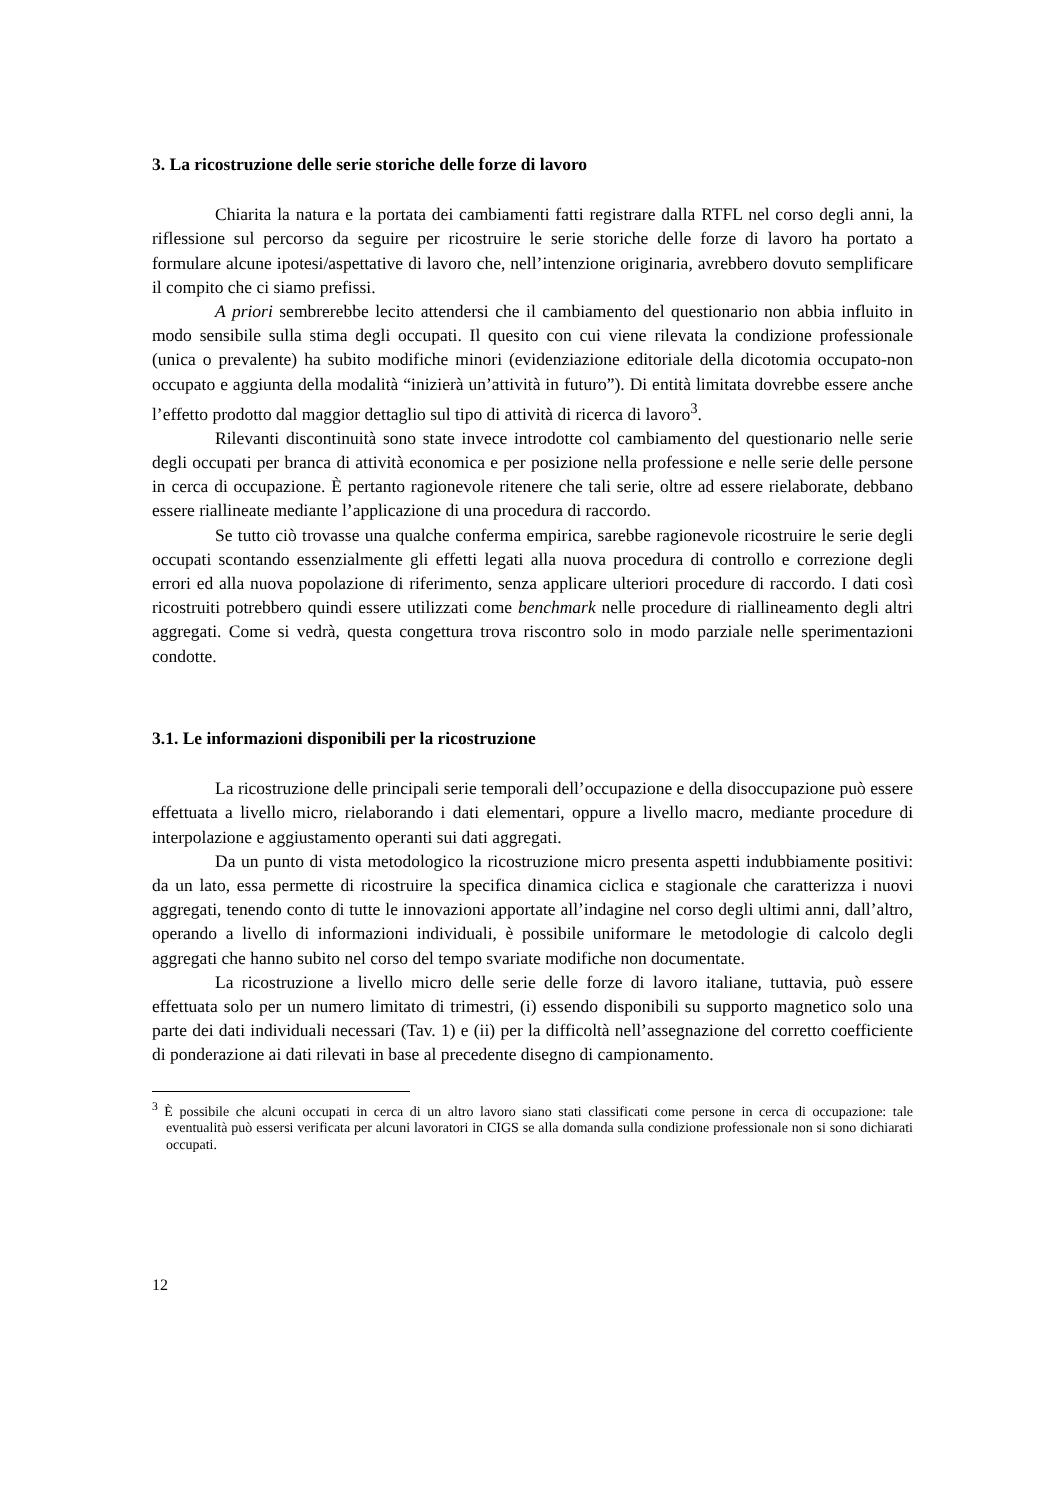3. La ricostruzione delle serie storiche delle forze di lavoro
Chiarita la natura e la portata dei cambiamenti fatti registrare dalla RTFL nel corso degli anni, la riflessione sul percorso da seguire per ricostruire le serie storiche delle forze di lavoro ha portato a formulare alcune ipotesi/aspettative di lavoro che, nell’intenzione originaria, avrebbero dovuto semplificare il compito che ci siamo prefissi.
A priori sembrerebbe lecito attendersi che il cambiamento del questionario non abbia influito in modo sensibile sulla stima degli occupati. Il quesito con cui viene rilevata la condizione professionale (unica o prevalente) ha subito modifiche minori (evidenziazione editoriale della dicotomia occupato-non occupato e aggiunta della modalità “inizierà un’attività in futuro”). Di entità limitata dovrebbe essere anche l’effetto prodotto dal maggior dettaglio sul tipo di attività di ricerca di lavoro<sup>3</sup>.
Rilevanti discontinuità sono state invece introdotte col cambiamento del questionario nelle serie degli occupati per branca di attività economica e per posizione nella professione e nelle serie delle persone in cerca di occupazione. È pertanto ragionevole ritenere che tali serie, oltre ad essere rielaborate, debbano essere riallineate mediante l’applicazione di una procedura di raccordo.
Se tutto ciò trovasse una qualche conferma empirica, sarebbe ragionevole ricostruire le serie degli occupati scontando essenzialmente gli effetti legati alla nuova procedura di controllo e correzione degli errori ed alla nuova popolazione di riferimento, senza applicare ulteriori procedure di raccordo. I dati così ricostruiti potrebbero quindi essere utilizzati come benchmark nelle procedure di riallineamento degli altri aggregati. Come si vedrà, questa congettura trova riscontro solo in modo parziale nelle sperimentazioni condotte.
3.1. Le informazioni disponibili per la ricostruzione
La ricostruzione delle principali serie temporali dell’occupazione e della disoccupazione può essere effettuata a livello micro, rielaborando i dati elementari, oppure a livello macro, mediante procedure di interpolazione e aggiustamento operanti sui dati aggregati.
Da un punto di vista metodologico la ricostruzione micro presenta aspetti indubbiamente positivi: da un lato, essa permette di ricostruire la specifica dinamica ciclica e stagionale che caratterizza i nuovi aggregati, tenendo conto di tutte le innovazioni apportate all’indagine nel corso degli ultimi anni, dall’altro, operando a livello di informazioni individuali, è possibile uniformare le metodologie di calcolo degli aggregati che hanno subito nel corso del tempo svariate modifiche non documentate.
La ricostruzione a livello micro delle serie delle forze di lavoro italiane, tuttavia, può essere effettuata solo per un numero limitato di trimestri, (i) essendo disponibili su supporto magnetico solo una parte dei dati individuali necessari (Tav. 1) e (ii) per la difficoltà nell’assegnazione del corretto coefficiente di ponderazione ai dati rilevati in base al precedente disegno di campionamento.
<sup>3</sup> È possibile che alcuni occupati in cerca di un altro lavoro siano stati classificati come persone in cerca di occupazione: tale eventualità può essersi verificata per alcuni lavoratori in CIGS se alla domanda sulla condizione professionale non si sono dichiarati occupati.
12